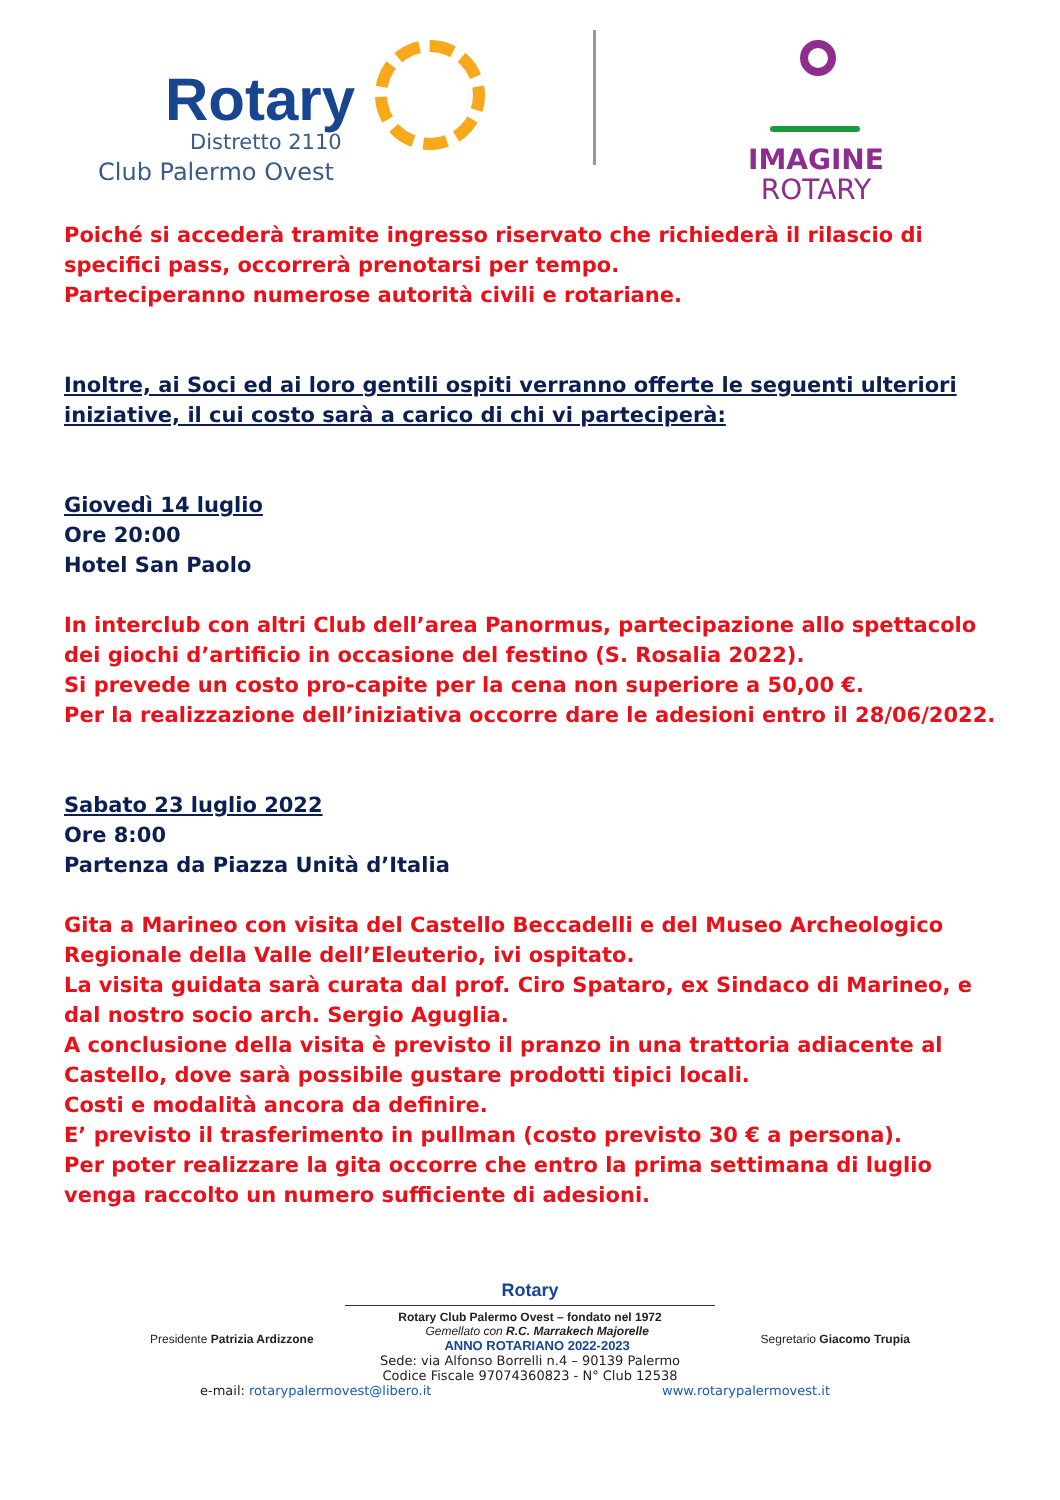Rotary
Distretto 2110
Club Palermo Ovest
IMAGINE
ROTARY
Poiché si accederà tramite ingresso riservato che richiederà il rilascio di specifici pass, occorrerà prenotarsi per tempo.
Parteciperanno numerose autorità civili e rotariane.
Inoltre, ai Soci ed ai loro gentili ospiti verranno offerte le seguenti ulteriori iniziative, il cui costo sarà a carico di chi vi parteciperà:
Giovedì 14 luglio
Ore 20:00
Hotel San Paolo
In interclub con altri Club dell’area Panormus, partecipazione allo spettacolo dei giochi d’artificio in occasione del festino (S. Rosalia 2022).
Si prevede un costo pro-capite per la cena non superiore a 50,00 €.
Per la realizzazione dell’iniziativa occorre dare le adesioni entro il 28/06/2022.
Sabato 23 luglio 2022
Ore 8:00
Partenza da Piazza Unità d’Italia
Gita a Marineo con visita del Castello Beccadelli e del Museo Archeologico Regionale della Valle dell’Eleuterio, ivi ospitato.
La visita guidata sarà curata dal prof. Ciro Spataro, ex Sindaco di Marineo, e dal nostro socio arch. Sergio Aguglia.
A conclusione della visita è previsto il pranzo in una trattoria adiacente al Castello, dove sarà possibile gustare prodotti tipici locali.
Costi e modalità ancora da definire.
E’ previsto il trasferimento in pullman (costo previsto 30 € a persona).
Per poter realizzare la gita occorre che entro la prima settimana di luglio venga raccolto un numero sufficiente di adesioni.
Rotary
Rotary Club Palermo Ovest – fondato nel 1972
Presidente Patrizia Ardizzone Gemellato con R.C. Marrakech Majorelle
ANNO ROTARIANO 2022-2023 Segretario Giacomo Trupia
Sede: via Alfonso Borrelli n.4 – 90139 Palermo
Codice Fiscale 97074360823 - N° Club 12538
e-mail: rotarypalermovest@libero.it www.rotarypalermovest.it